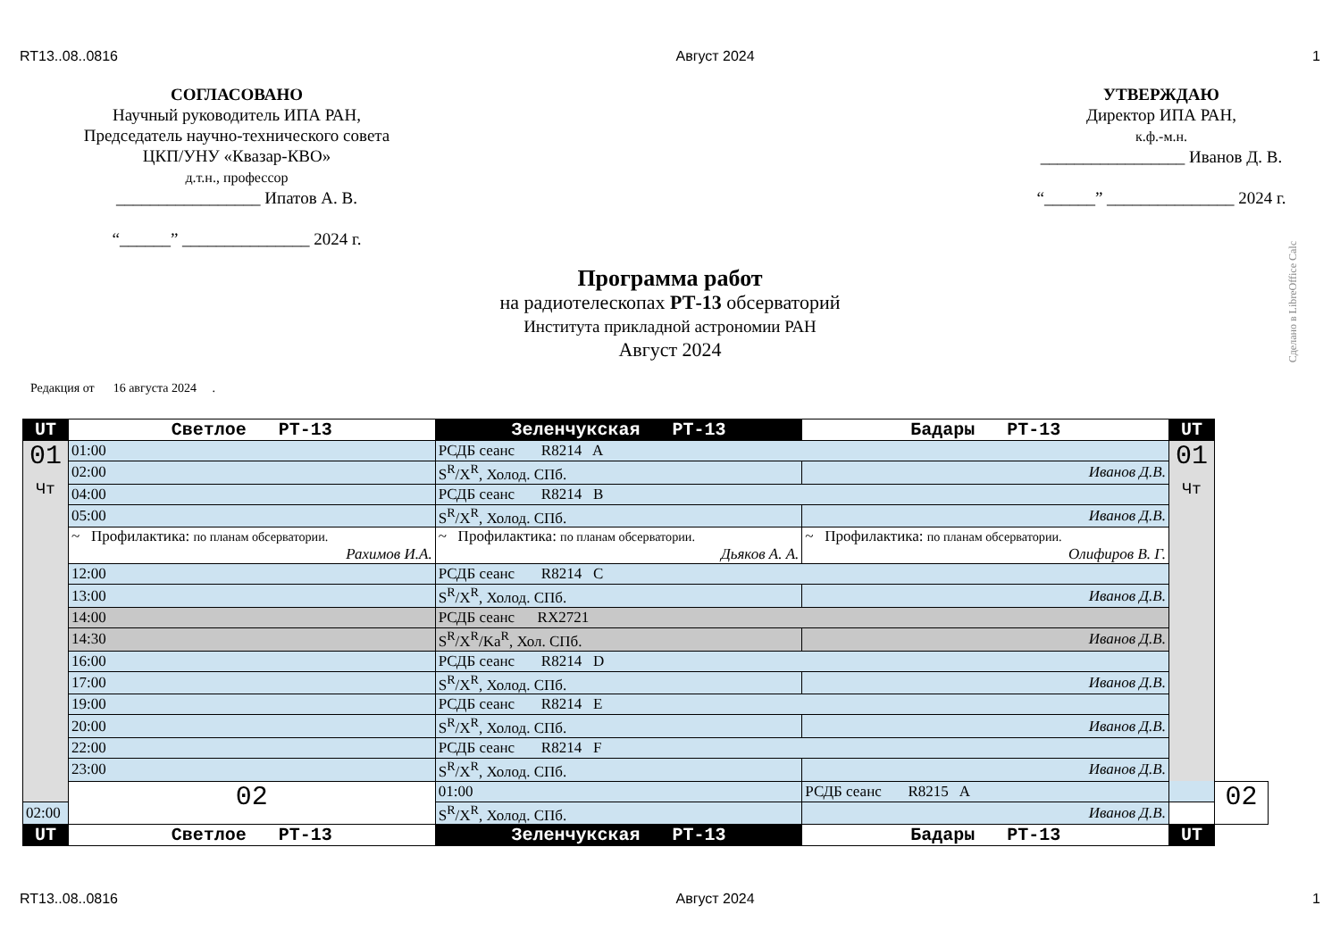RT13..08..0816 Август 2024 1
СОГЛАСОВАНО
Научный руководитель ИПА РАН,
Председатель научно-технического совета
ЦКП/УНУ «Квазар-КВО»
д.т.н., профессор
_________________ Ипатов А. В.
“______” _______________ 2024 г.
УТВЕРЖДАЮ
Директор ИПА РАН,
к.ф.-м.н.
_________________ Иванов Д. В.
“______” _______________ 2024 г.
Программа работ
на радиотелескопах РТ-13 обсерваторий
Института прикладной астрономии РАН
Август 2024
Редакция от 16 августа 2024 .
Сделано в LibreOffice Calc
| UT | Светлое РТ-13 | Зеленчукская РТ-13 | Бадары РТ-13 | UT | |
| --- | --- | --- | --- | --- | --- |
| 01 Чт | 01:00 | РСДБ сеанс R8214 A | | 01 Чт | |
| | 02:00 | S<sup>R</sup>/X<sup>R</sup>, Холод. СПб. | Иванов Д.В. | | |
| | 04:00 | РСДБ сеанс R8214 B | | | |
| | 05:00 | S<sup>R</sup>/X<sup>R</sup>, Холод. СПб. | Иванов Д.В. | | |
| | ~ Профилактика: по планам обсерватории. Рахимов И.А. | ~ Профилактика: по планам обсерватории. Дьяков А. А. | ~ Профилактика: по планам обсерватории. Олифиров В. Г. | | |
| | 12:00 | РСДБ сеанс R8214 C | | | |
| | 13:00 | S<sup>R</sup>/X<sup>R</sup>, Холод. СПб. | Иванов Д.В. | | |
| | 14:00 | РСДБ сеанс RX2721 | | | |
| | 14:30 | S<sup>R</sup>/X<sup>R</sup>/Ka<sup>R</sup>, Хол. СПб. | Иванов Д.В. | | |
| | 16:00 | РСДБ сеанс R8214 D | | | |
| | 17:00 | S<sup>R</sup>/X<sup>R</sup>, Холод. СПб. | Иванов Д.В. | | |
| | 19:00 | РСДБ сеанс R8214 E | | | |
| | 20:00 | S<sup>R</sup>/X<sup>R</sup>, Холод. СПб. | Иванов Д.В. | | |
| | 22:00 | РСДБ сеанс R8214 F | | | |
| | 23:00 | S<sup>R</sup>/X<sup>R</sup>, Холод. СПб. | Иванов Д.В. | | |
| | 02 | 01:00 | РСДБ сеанс R8215 A | | 02 |
| 02:00 | | S<sup>R</sup>/X<sup>R</sup>, Холод. СПб. | Иванов Д.В. | | |
| UT | Светлое РТ-13 | Зеленчукская РТ-13 | Бадары РТ-13 | UT | |
RT13..08..0816 Август 2024 1